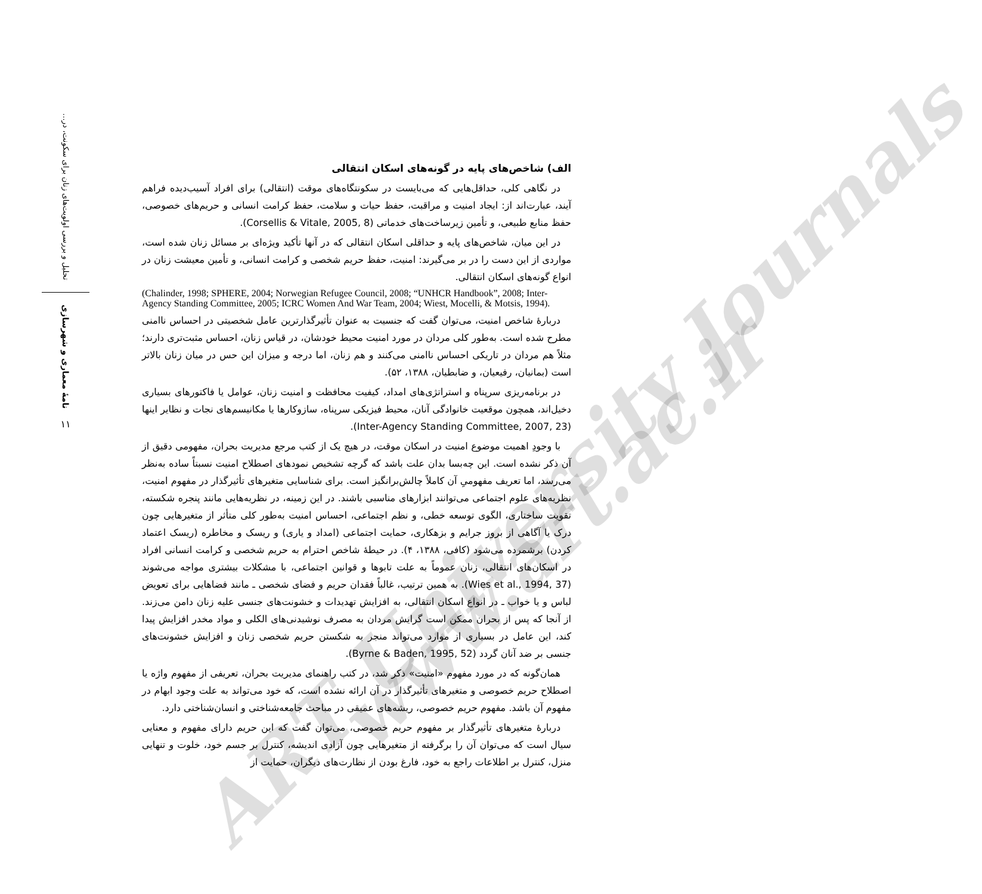ART University Journals
www.art.ac.ir
تحلیل و بررسی اولویت‌های زنان برای سکونت، در...
نامهٔ معماری و شهرسازی
۱۱
الف) شاخص‌های پایه در گونه‌های اسکان انتقالی
در نگاهی کلی، حداقل‌هایی که می‌بایست در سکونتگاه‌های موقت (انتقالی) برای افراد آسیب‌دیده فراهم آیند، عبارت‌اند از: ایجاد امنیت و مراقبت، حفظ حیات و سلامت، حفظ کرامت انسانی و حریم‌های خصوصی، حفظ منابع طبیعی، و تأمین زیرساخت‌های خدماتی (Corsellis & Vitale, 2005, 8).
در این میان، شاخص‌های پایه و حداقلی اسکان انتقالی که در آنها تأکید ویژه‌ای بر مسائل زنان شده است، مواردی از این دست را در بر می‌گیرند: امنیت، حفظ حریم شخصی و کرامت انسانی، و تأمین معیشت زنان در انواع گونه‌های اسکان انتقالی.
(Chalinder, 1998; SPHERE, 2004; Norwegian Refugee Council, 2008; “UNHCR Handbook”, 2008; Inter-Agency Standing Committee, 2005; ICRC Women And War Team, 2004; Wiest, Mocelli, & Motsis, 1994).
دربارهٔ شاخص امنیت، می‌توان گفت که جنسیت به عنوان تأثیرگذارترین عامل شخصیتی در احساس ناامنی مطرح شده است. به‌طور کلی مردان در مورد امنیت محیط خودشان، در قیاس زنان، احساس مثبت‌تری دارند؛ مثلاً هم مردان در تاریکی احساس ناامنی می‌کنند و هم زنان، اما درجه و میزان این حس در میان زنان بالاتر است (بمانیان، رفیعیان، و ضابطیان، ۱۳۸۸، ۵۲).
در برنامه‌ریزی سرپناه و استراتژی‌های امداد، کیفیت محافظت و امنیت زنان، عوامل یا فاکتورهای بسیاری دخیل‌اند، همچون موقعیت خانوادگی آنان، محیط فیزیکی سرپناه، سازوکارها یا مکانیسم‌های نجات و نظایر اینها (Inter-Agency Standing Committee, 2007, 23).
با وجودِ اهمیت موضوع امنیت در اسکان موقت، در هیچ یک از کتب مرجع مدیریت بحران، مفهومی دقیق از آن ذکر نشده است. این چه‌بسا بدان علت باشد که گرچه تشخیص نمودهای اصطلاح امنیت نسبتاً ساده به‌نظر می‌رسد، اما تعریف مفهومیِ آن کاملاً چالش‌برانگیز است. برای شناسایی متغیرهای تأثیرگذار در مفهوم امنیت، نظریه‌های علوم اجتماعی می‌توانند ابزارهای مناسبی باشند. در این زمینه، در نظریه‌هایی مانند پنجره شکسته، تقویت ساختاری، الگوی توسعه خطی، و نظم اجتماعی، احساس امنیت به‌طور کلی متأثر از متغیرهایی چون درک یا آگاهی از بروز جرایم و بزهکاری، حمایت اجتماعی (امداد و یاری) و ریسک و مخاطره (ریسک اعتماد کردن) برشمرده می‌شود (کافی، ۱۳۸۸، ۴). در حیطهٔ شاخص احترام به حریم شخصی و کرامت انسانی افراد در اسکان‌های انتقالی، زنان عموماً به علت تابوها و قوانین اجتماعی، با مشکلات بیشتری مواجه می‌شوند (Wies et al., 1994, 37). به همین ترتیب، غالباً فقدان حریم و فضای شخصی ـ مانند فضاهایی برای تعویض لباس و یا خواب ـ در انواع اسکان انتقالی، به افزایش تهدیدات و خشونت‌های جنسی علیه زنان دامن می‌زند. از آنجا که پس از بحران ممکن است گرایش مردان به مصرف نوشیدنی‌های الکلی و مواد مخدر افزایش پیدا کند، این عامل در بسیاری از موارد می‌تواند منجر به شکستن حریم شخصی زنان و افزایش خشونت‌های جنسی بر ضد آنان گردد (Byrne & Baden, 1995, 52).
همان‌گونه که در مورد مفهوم «امنیت» ذکر شد، در کتب راهنمای مدیریت بحران، تعریفی از مفهوم واژه یا اصطلاح حریم خصوصی و متغیرهای تأثیرگذار در آن ارائه نشده است، که خود می‌تواند به علت وجود ابهام در مفهوم آن باشد. مفهوم حریم خصوصی، ریشه‌های عمیقی در مباحث جامعه‌شناختی و انسان‌شناختی دارد.
دربارهٔ متغیرهای تأثیرگذار بر مفهوم حریم خصوصی، می‌توان گفت که این حریم دارای مفهوم و معنایی سیال است که می‌توان آن را برگرفته از متغیرهایی چون آزادی اندیشه، کنترل بر جسم خود، خلوت و تنهایی منزل، کنترل بر اطلاعات راجع به خود، فارغ بودن از نظارت‌های دیگران، حمایت از